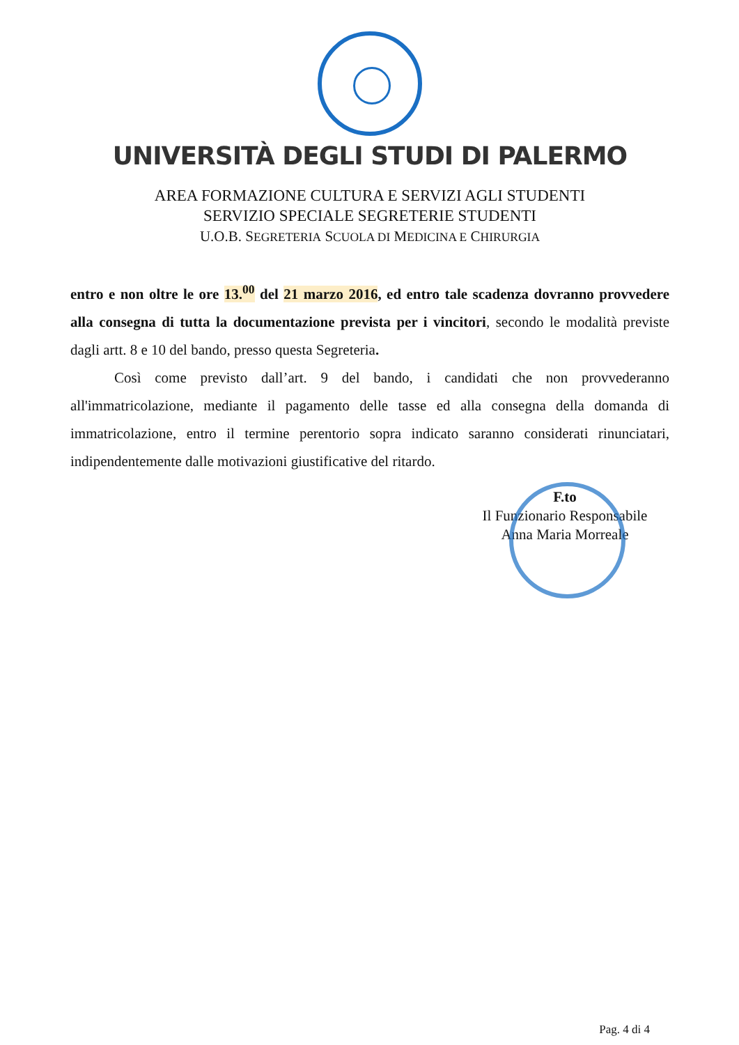UNIVERSITÀ DEGLI STUDI DI PALERMO
AREA FORMAZIONE CULTURA E SERVIZI AGLI STUDENTI
SERVIZIO SPECIALE SEGRETERIE STUDENTI
U.O.B. SEGRETERIA SCUOLA DI MEDICINA E CHIRURGIA
entro e non oltre le ore 13.<sup>00</sup> del 21 marzo 2016, ed entro tale scadenza dovranno provvedere alla consegna di tutta la documentazione prevista per i vincitori, secondo le modalità previste dagli artt. 8 e 10 del bando, presso questa Segreteria.
Così come previsto dall’art. 9 del bando, i candidati che non provvederanno all'immatricolazione, mediante il pagamento delle tasse ed alla consegna della domanda di immatricolazione, entro il termine perentorio sopra indicato saranno considerati rinunciatari, indipendentemente dalle motivazioni giustificative del ritardo.
F.to
Il Funzionario Responsabile
Anna Maria Morreale
Pag. 4 di 4